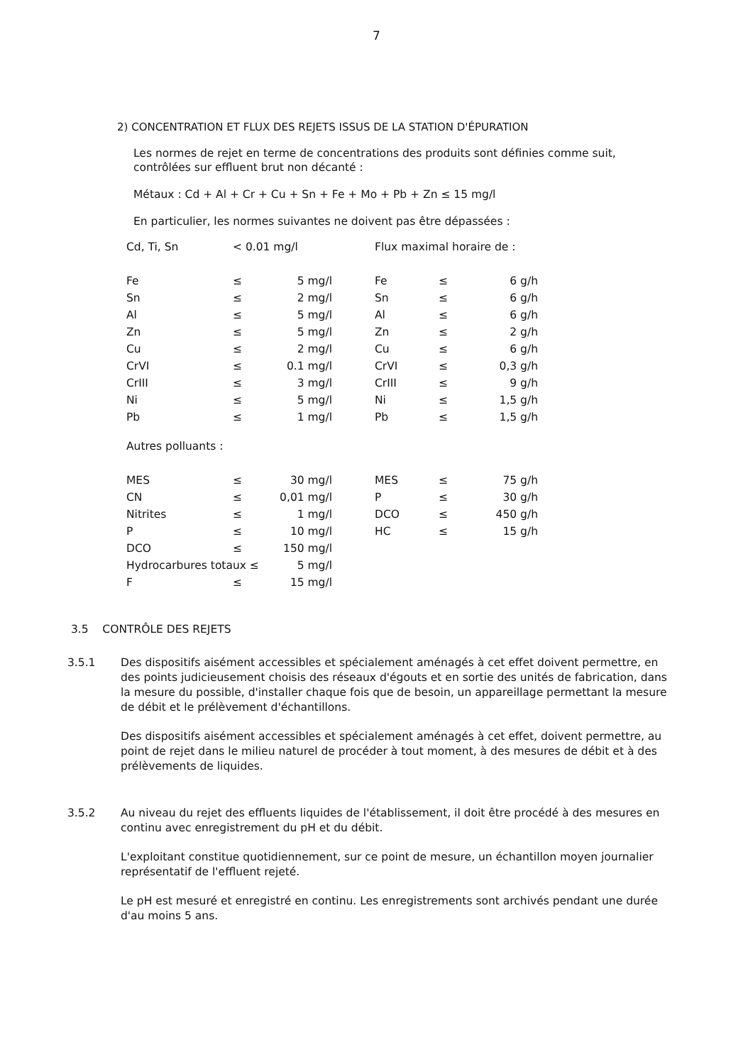7
2) CONCENTRATION ET FLUX DES REJETS ISSUS DE LA STATION D'ÉPURATION
Les normes de rejet en terme de concentrations des produits sont définies comme suit, contrôlées sur effluent brut non décanté :
Métaux : Cd + Al + Cr + Cu + Sn + Fe + Mo + Pb + Zn ≤ 15 mg/l
En particulier, les normes suivantes ne doivent pas être dépassées :
| Cd, Ti, Sn | < 0.01 mg/l | | Flux maximal horaire de : | | |
| Fe | ≤ | 5 mg/l | Fe | ≤ | 6 g/h |
| Sn | ≤ | 2 mg/l | Sn | ≤ | 6 g/h |
| Al | ≤ | 5 mg/l | Al | ≤ | 6 g/h |
| Zn | ≤ | 5 mg/l | Zn | ≤ | 2 g/h |
| Cu | ≤ | 2 mg/l | Cu | ≤ | 6 g/h |
| CrVI | ≤ | 0.1 mg/l | CrVI | ≤ | 0,3 g/h |
| CrIII | ≤ | 3 mg/l | CrIII | ≤ | 9 g/h |
| Ni | ≤ | 5 mg/l | Ni | ≤ | 1,5 g/h |
| Pb | ≤ | 1 mg/l | Pb | ≤ | 1,5 g/h |
| Autres polluants : | | | | | |
| MES | ≤ | 30 mg/l | MES | ≤ | 75 g/h |
| CN | ≤ | 0,01 mg/l | P | ≤ | 30 g/h |
| Nitrites | ≤ | 1 mg/l | DCO | ≤ | 450 g/h |
| P | ≤ | 10 mg/l | HC | ≤ | 15 g/h |
| DCO | ≤ | 150 mg/l | | | |
| Hydrocarbures totaux ≤ | | 5 mg/l | | | |
| F | ≤ | 15 mg/l | | | |
3.5 CONTRÔLE DES REJETS
3.5.1 Des dispositifs aisément accessibles et spécialement aménagés à cet effet doivent permettre, en des points judicieusement choisis des réseaux d'égouts et en sortie des unités de fabrication, dans la mesure du possible, d'installer chaque fois que de besoin, un appareillage permettant la mesure de débit et le prélèvement d'échantillons.
Des dispositifs aisément accessibles et spécialement aménagés à cet effet, doivent permettre, au point de rejet dans le milieu naturel de procéder à tout moment, à des mesures de débit et à des prélèvements de liquides.
3.5.2 Au niveau du rejet des effluents liquides de l'établissement, il doit être procédé à des mesures en continu avec enregistrement du pH et du débit.
L'exploitant constitue quotidiennement, sur ce point de mesure, un échantillon moyen journalier représentatif de l'effluent rejeté.
Le pH est mesuré et enregistré en continu. Les enregistrements sont archivés pendant une durée d'au moins 5 ans.